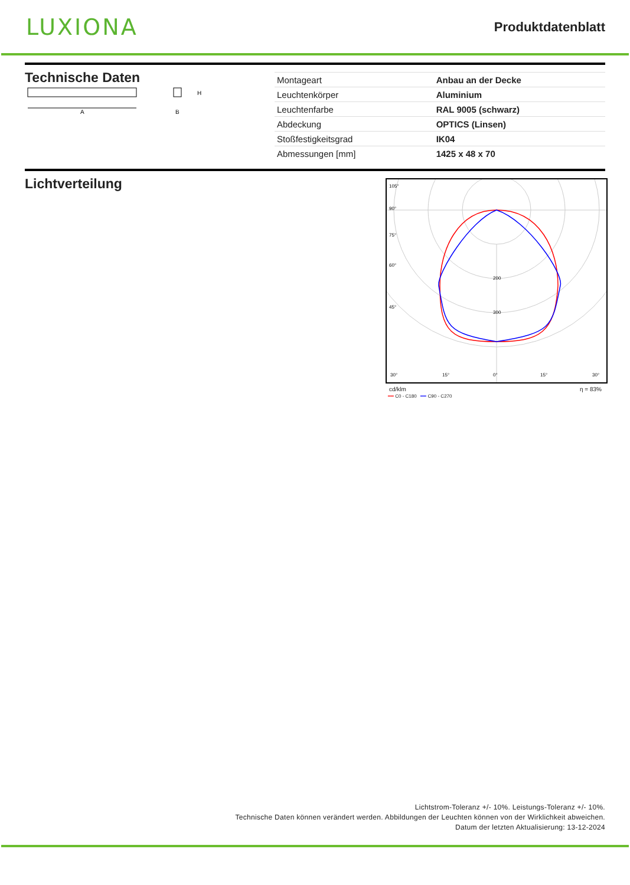LUXIONA
Produktdatenblatt
Technische Daten
A
H
B
| Montageart | Anbau an der Decke |
| Leuchtenkörper | Aluminium |
| Leuchtenfarbe | RAL 9005 (schwarz) |
| Abdeckung | OPTICS (Linsen) |
| Stoßfestigkeitsgrad | IK04 |
| Abmessungen [mm] | 1425 x 48 x 70 |
Lichtverteilung
105°
90°
75°
60°
45°
200
300
30°
15°
0°
15°
30°
cd/klm η = 83%
━━ C0 - C180 ━━ C90 - C270
Lichtstrom-Toleranz +/- 10%. Leistungs-Toleranz +/- 10%.
Technische Daten können verändert werden. Abbildungen der Leuchten können von der Wirklichkeit abweichen.
Datum der letzten Aktualisierung: 13-12-2024